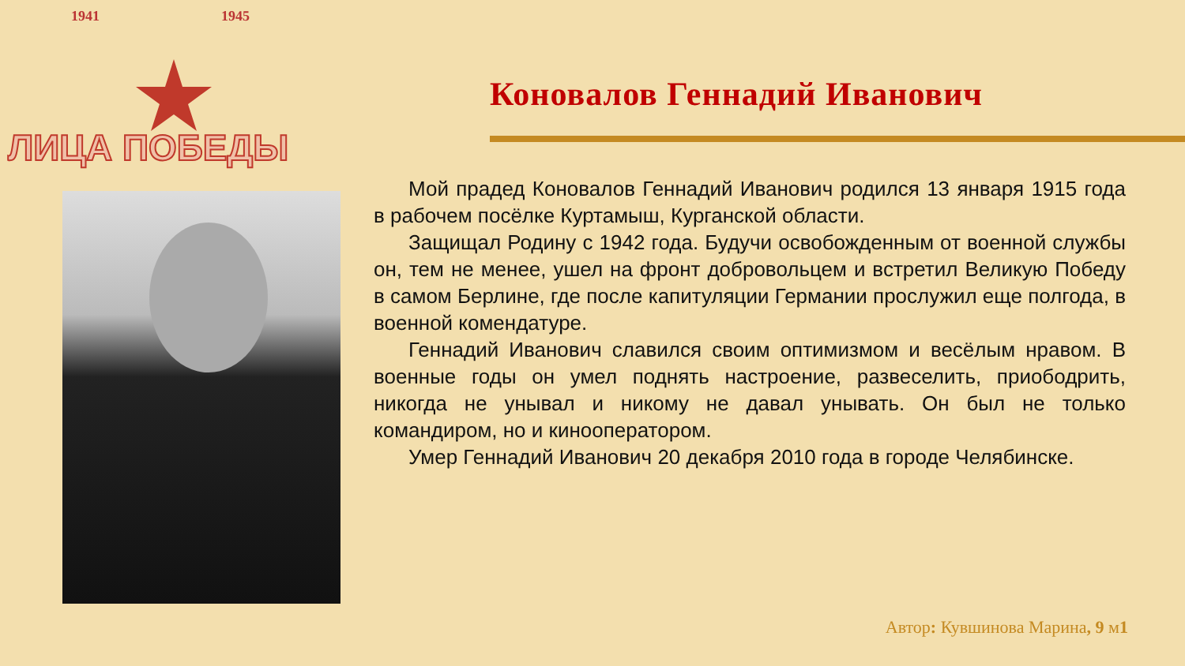1941 1945
ЛИЦА ПОБЕДЫ
Коновалов Геннадий Иванович
Мой прадед Коновалов Геннадий Иванович родился 13 января 1915 года в рабочем посёлке Куртамыш, Курганской области.
Защищал Родину с 1942 года. Будучи освобожденным от военной службы он, тем не менее, ушел на фронт добровольцем и встретил Великую Победу в самом Берлине, где после капитуляции Германии прослужил еще полгода, в военной комендатуре.
Геннадий Иванович славился своим оптимизмом и весёлым нравом. В военные годы он умел поднять настроение, развеселить, приободрить, никогда не унывал и никому не давал унывать. Он был не только командиром, но и кинооператором.
Умер Геннадий Иванович 20 декабря 2010 года в городе Челябинске.
Автор: Кувшинова Марина, 9 м1